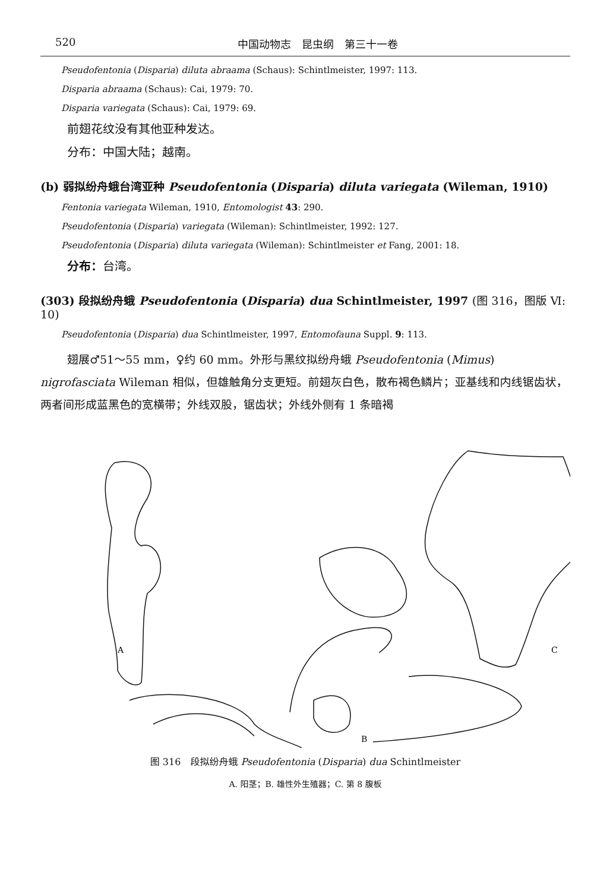520 中国动物志　昆虫纲　第三十一卷
Pseudofentonia (Disparia) diluta abraama (Schaus): Schintlmeister, 1997: 113.
Disparia abraama (Schaus): Cai, 1979: 70.
Disparia variegata (Schaus): Cai, 1979: 69.
前翅花纹没有其他亚种发达。
分布：中国大陆；越南。
(b) 弱拟纷舟蛾台湾亚种 Pseudofentonia (Disparia) diluta variegata (Wileman, 1910)
Fentonia variegata Wileman, 1910, Entomologist 43: 290.
Pseudofentonia (Disparia) variegata (Wileman): Schintlmeister, 1992: 127.
Pseudofentonia (Disparia) diluta variegata (Wileman): Schintlmeister et Fang, 2001: 18.
分布：台湾。
(303) 段拟纷舟蛾 Pseudofentonia (Disparia) dua Schintlmeister, 1997 (图 316，图版 Ⅵ: 10)
Pseudofentonia (Disparia) dua Schintlmeister, 1997, Entomofauna Suppl. 9: 113.
翅展♂51～55 mm，♀约 60 mm。外形与黑纹拟纷舟蛾 Pseudofentonia (Mimus) nigrofasciata Wileman 相似，但雄触角分支更短。前翅灰白色，散布褐色鳞片；亚基线和内线锯齿状，两者间形成蓝黑色的宽横带；外线双股，锯齿状；外线外侧有 1 条暗褐
A
B
C
图 316　段拟纷舟蛾 Pseudofentonia (Disparia) dua Schintlmeister
A. 阳茎；B. 雄性外生殖器；C. 第 8 腹板